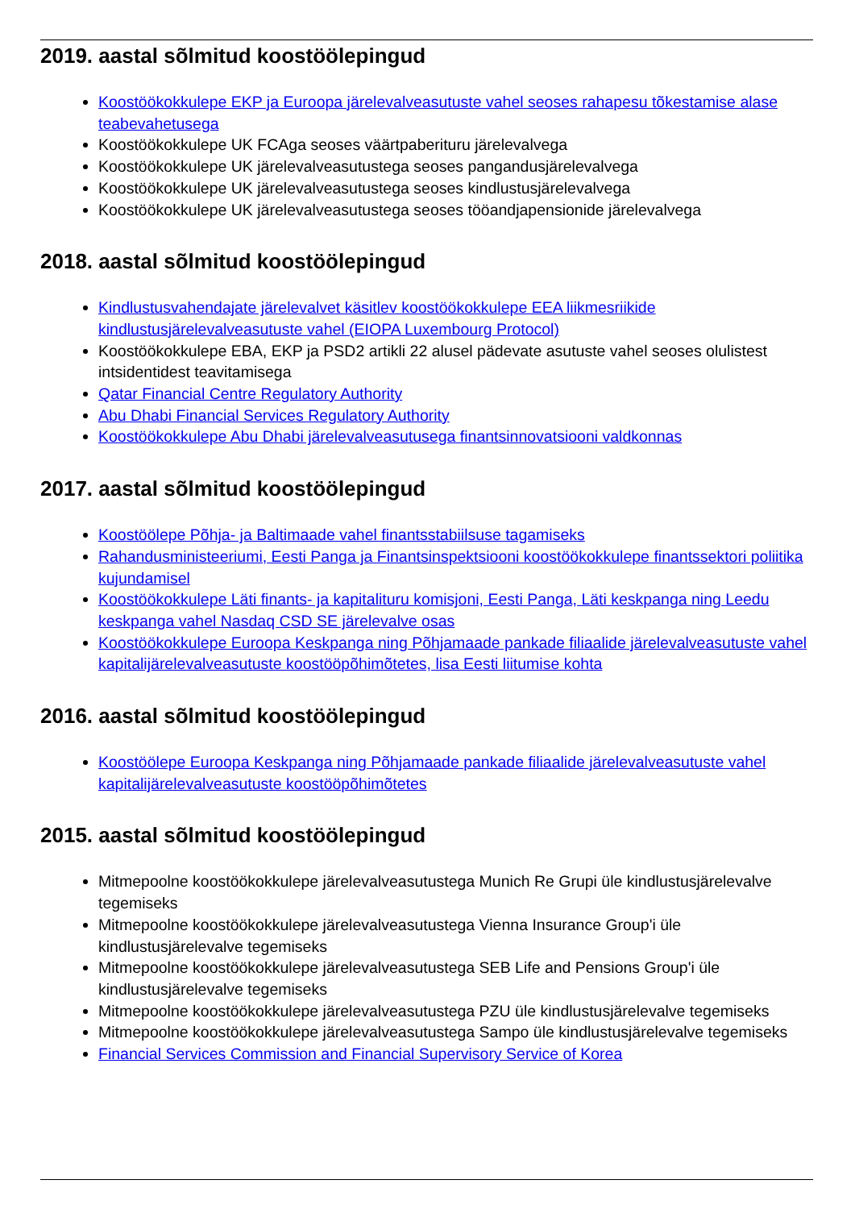2019. aastal sõlmitud koostöölepingud
Koostöökokkulepe EKP ja Euroopa järelevalveasutuste vahel seoses rahapesu tõkestamise alase teabevahetusega
Koostöökokkulepe UK FCAga seoses väärtpaberituru järelevalvega
Koostöökokkulepe UK järelevalveasutustega seoses pangandusjärelevalvega
Koostöökokkulepe UK järelevalveasutustega seoses kindlustusjärelevalvega
Koostöökokkulepe UK järelevalveasutustega seoses tööandjapensionide järelevalvega
2018. aastal sõlmitud koostöölepingud
Kindlustusvahendajate järelevalvet käsitlev koostöökokkulepe EEA liikmesriikide kindlustusjärelevalveasutuste vahel (EIOPA Luxembourg Protocol)
Koostöökokkulepe EBA, EKP ja PSD2 artikli 22 alusel pädevate asutuste vahel seoses olulistest intsidentidest teavitamisega
Qatar Financial Centre Regulatory Authority
Abu Dhabi Financial Services Regulatory Authority
Koostöökokkulepe Abu Dhabi järelevalveasutusega finantsinnovatsiooni valdkonnas
2017. aastal sõlmitud koostöölepingud
Koostöölepe Põhja- ja Baltimaade vahel finantsstabiilsuse tagamiseks
Rahandusministeeriumi, Eesti Panga ja Finantsinspektsiooni koostöökokkulepe finantssektori poliitika kujundamisel
Koostöökokkulepe Läti finants- ja kapitalituru komisjoni, Eesti Panga, Läti keskpanga ning Leedu keskpanga vahel Nasdaq CSD SE järelevalve osas
Koostöökokkulepe Euroopa Keskpanga ning Põhjamaade pankade filiaalide järelevalveasutuste vahel kapitalijärelevalveasutuste koostööpõhimõtetes, lisa Eesti liitumise kohta
2016. aastal sõlmitud koostöölepingud
Koostöölepe Euroopa Keskpanga ning Põhjamaade pankade filiaalide järelevalveasutuste vahel kapitalijärelevalveasutuste koostööpõhimõtetes
2015. aastal sõlmitud koostöölepingud
Mitmepoolne koostöökokkulepe järelevalveasutustega Munich Re Grupi üle kindlustusjärelevalve tegemiseks
Mitmepoolne koostöökokkulepe järelevalveasutustega Vienna Insurance Group'i üle kindlustusjärelevalve tegemiseks
Mitmepoolne koostöökokkulepe järelevalveasutustega SEB Life and Pensions Group'i üle kindlustusjärelevalve tegemiseks
Mitmepoolne koostöökokkulepe järelevalveasutustega PZU üle kindlustusjärelevalve tegemiseks
Mitmepoolne koostöökokkulepe järelevalveasutustega Sampo üle kindlustusjärelevalve tegemiseks
Financial Services Commission and Financial Supervisory Service of Korea